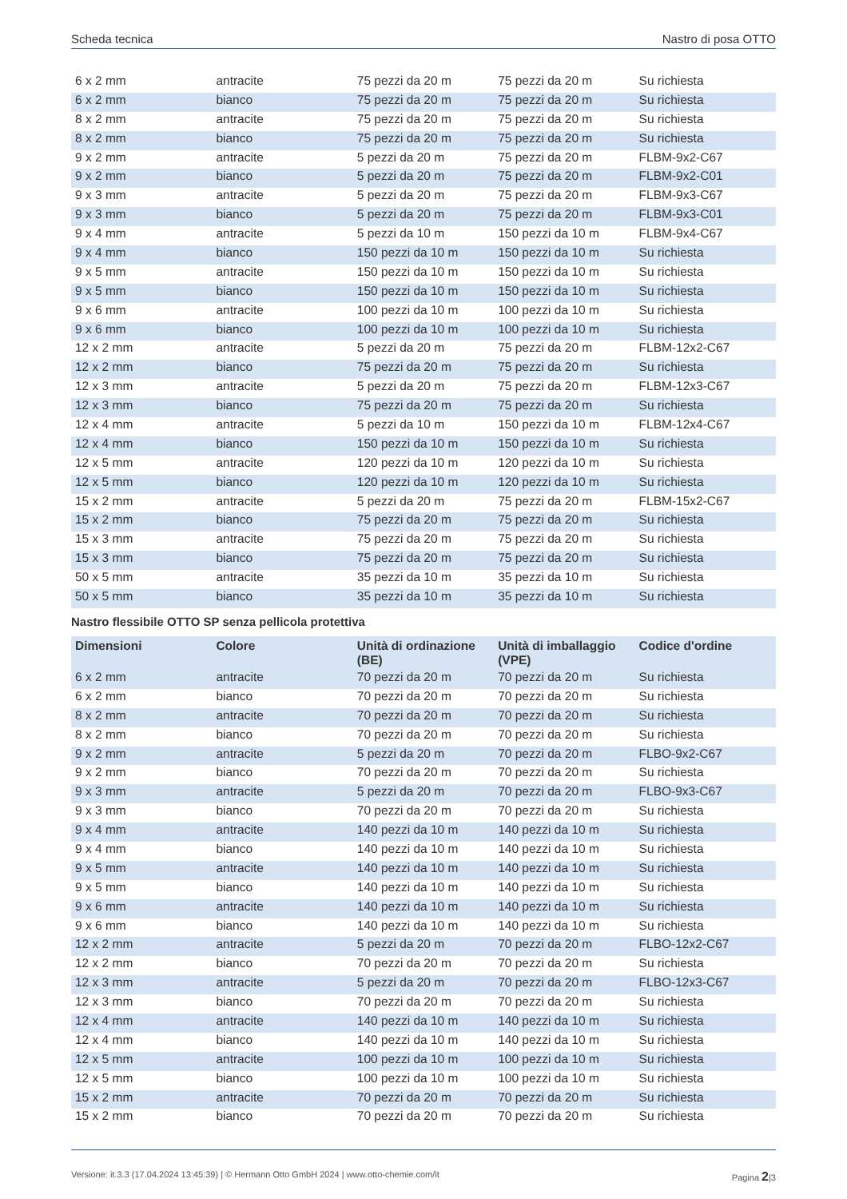Scheda tecnica Nastro di posa OTTO
| 6 x 2 mm | antracite | 75 pezzi da 20 m | 75 pezzi da 20 m | Su richiesta |
| 6 x 2 mm | bianco | 75 pezzi da 20 m | 75 pezzi da 20 m | Su richiesta |
| 8 x 2 mm | antracite | 75 pezzi da 20 m | 75 pezzi da 20 m | Su richiesta |
| 8 x 2 mm | bianco | 75 pezzi da 20 m | 75 pezzi da 20 m | Su richiesta |
| 9 x 2 mm | antracite | 5 pezzi da 20 m | 75 pezzi da 20 m | FLBM-9x2-C67 |
| 9 x 2 mm | bianco | 5 pezzi da 20 m | 75 pezzi da 20 m | FLBM-9x2-C01 |
| 9 x 3 mm | antracite | 5 pezzi da 20 m | 75 pezzi da 20 m | FLBM-9x3-C67 |
| 9 x 3 mm | bianco | 5 pezzi da 20 m | 75 pezzi da 20 m | FLBM-9x3-C01 |
| 9 x 4 mm | antracite | 5 pezzi da 10 m | 150 pezzi da 10 m | FLBM-9x4-C67 |
| 9 x 4 mm | bianco | 150 pezzi da 10 m | 150 pezzi da 10 m | Su richiesta |
| 9 x 5 mm | antracite | 150 pezzi da 10 m | 150 pezzi da 10 m | Su richiesta |
| 9 x 5 mm | bianco | 150 pezzi da 10 m | 150 pezzi da 10 m | Su richiesta |
| 9 x 6 mm | antracite | 100 pezzi da 10 m | 100 pezzi da 10 m | Su richiesta |
| 9 x 6 mm | bianco | 100 pezzi da 10 m | 100 pezzi da 10 m | Su richiesta |
| 12 x 2 mm | antracite | 5 pezzi da 20 m | 75 pezzi da 20 m | FLBM-12x2-C67 |
| 12 x 2 mm | bianco | 75 pezzi da 20 m | 75 pezzi da 20 m | Su richiesta |
| 12 x 3 mm | antracite | 5 pezzi da 20 m | 75 pezzi da 20 m | FLBM-12x3-C67 |
| 12 x 3 mm | bianco | 75 pezzi da 20 m | 75 pezzi da 20 m | Su richiesta |
| 12 x 4 mm | antracite | 5 pezzi da 10 m | 150 pezzi da 10 m | FLBM-12x4-C67 |
| 12 x 4 mm | bianco | 150 pezzi da 10 m | 150 pezzi da 10 m | Su richiesta |
| 12 x 5 mm | antracite | 120 pezzi da 10 m | 120 pezzi da 10 m | Su richiesta |
| 12 x 5 mm | bianco | 120 pezzi da 10 m | 120 pezzi da 10 m | Su richiesta |
| 15 x 2 mm | antracite | 5 pezzi da 20 m | 75 pezzi da 20 m | FLBM-15x2-C67 |
| 15 x 2 mm | bianco | 75 pezzi da 20 m | 75 pezzi da 20 m | Su richiesta |
| 15 x 3 mm | antracite | 75 pezzi da 20 m | 75 pezzi da 20 m | Su richiesta |
| 15 x 3 mm | bianco | 75 pezzi da 20 m | 75 pezzi da 20 m | Su richiesta |
| 50 x 5 mm | antracite | 35 pezzi da 10 m | 35 pezzi da 10 m | Su richiesta |
| 50 x 5 mm | bianco | 35 pezzi da 10 m | 35 pezzi da 10 m | Su richiesta |
Nastro flessibile OTTO SP senza pellicola protettiva
| Dimensioni | Colore | Unità di ordinazione (BE) | Unità di imballaggio (VPE) | Codice d'ordine |
| --- | --- | --- | --- | --- |
| 6 x 2 mm | antracite | 70 pezzi da 20 m | 70 pezzi da 20 m | Su richiesta |
| 6 x 2 mm | bianco | 70 pezzi da 20 m | 70 pezzi da 20 m | Su richiesta |
| 8 x 2 mm | antracite | 70 pezzi da 20 m | 70 pezzi da 20 m | Su richiesta |
| 8 x 2 mm | bianco | 70 pezzi da 20 m | 70 pezzi da 20 m | Su richiesta |
| 9 x 2 mm | antracite | 5 pezzi da 20 m | 70 pezzi da 20 m | FLBO-9x2-C67 |
| 9 x 2 mm | bianco | 70 pezzi da 20 m | 70 pezzi da 20 m | Su richiesta |
| 9 x 3 mm | antracite | 5 pezzi da 20 m | 70 pezzi da 20 m | FLBO-9x3-C67 |
| 9 x 3 mm | bianco | 70 pezzi da 20 m | 70 pezzi da 20 m | Su richiesta |
| 9 x 4 mm | antracite | 140 pezzi da 10 m | 140 pezzi da 10 m | Su richiesta |
| 9 x 4 mm | bianco | 140 pezzi da 10 m | 140 pezzi da 10 m | Su richiesta |
| 9 x 5 mm | antracite | 140 pezzi da 10 m | 140 pezzi da 10 m | Su richiesta |
| 9 x 5 mm | bianco | 140 pezzi da 10 m | 140 pezzi da 10 m | Su richiesta |
| 9 x 6 mm | antracite | 140 pezzi da 10 m | 140 pezzi da 10 m | Su richiesta |
| 9 x 6 mm | bianco | 140 pezzi da 10 m | 140 pezzi da 10 m | Su richiesta |
| 12 x 2 mm | antracite | 5 pezzi da 20 m | 70 pezzi da 20 m | FLBO-12x2-C67 |
| 12 x 2 mm | bianco | 70 pezzi da 20 m | 70 pezzi da 20 m | Su richiesta |
| 12 x 3 mm | antracite | 5 pezzi da 20 m | 70 pezzi da 20 m | FLBO-12x3-C67 |
| 12 x 3 mm | bianco | 70 pezzi da 20 m | 70 pezzi da 20 m | Su richiesta |
| 12 x 4 mm | antracite | 140 pezzi da 10 m | 140 pezzi da 10 m | Su richiesta |
| 12 x 4 mm | bianco | 140 pezzi da 10 m | 140 pezzi da 10 m | Su richiesta |
| 12 x 5 mm | antracite | 100 pezzi da 10 m | 100 pezzi da 10 m | Su richiesta |
| 12 x 5 mm | bianco | 100 pezzi da 10 m | 100 pezzi da 10 m | Su richiesta |
| 15 x 2 mm | antracite | 70 pezzi da 20 m | 70 pezzi da 20 m | Su richiesta |
| 15 x 2 mm | bianco | 70 pezzi da 20 m | 70 pezzi da 20 m | Su richiesta |
Versione: it.3.3 (17.04.2024 13:45:39) | © Hermann Otto GmbH 2024 | www.otto-chemie.com/it Pagina 2|3